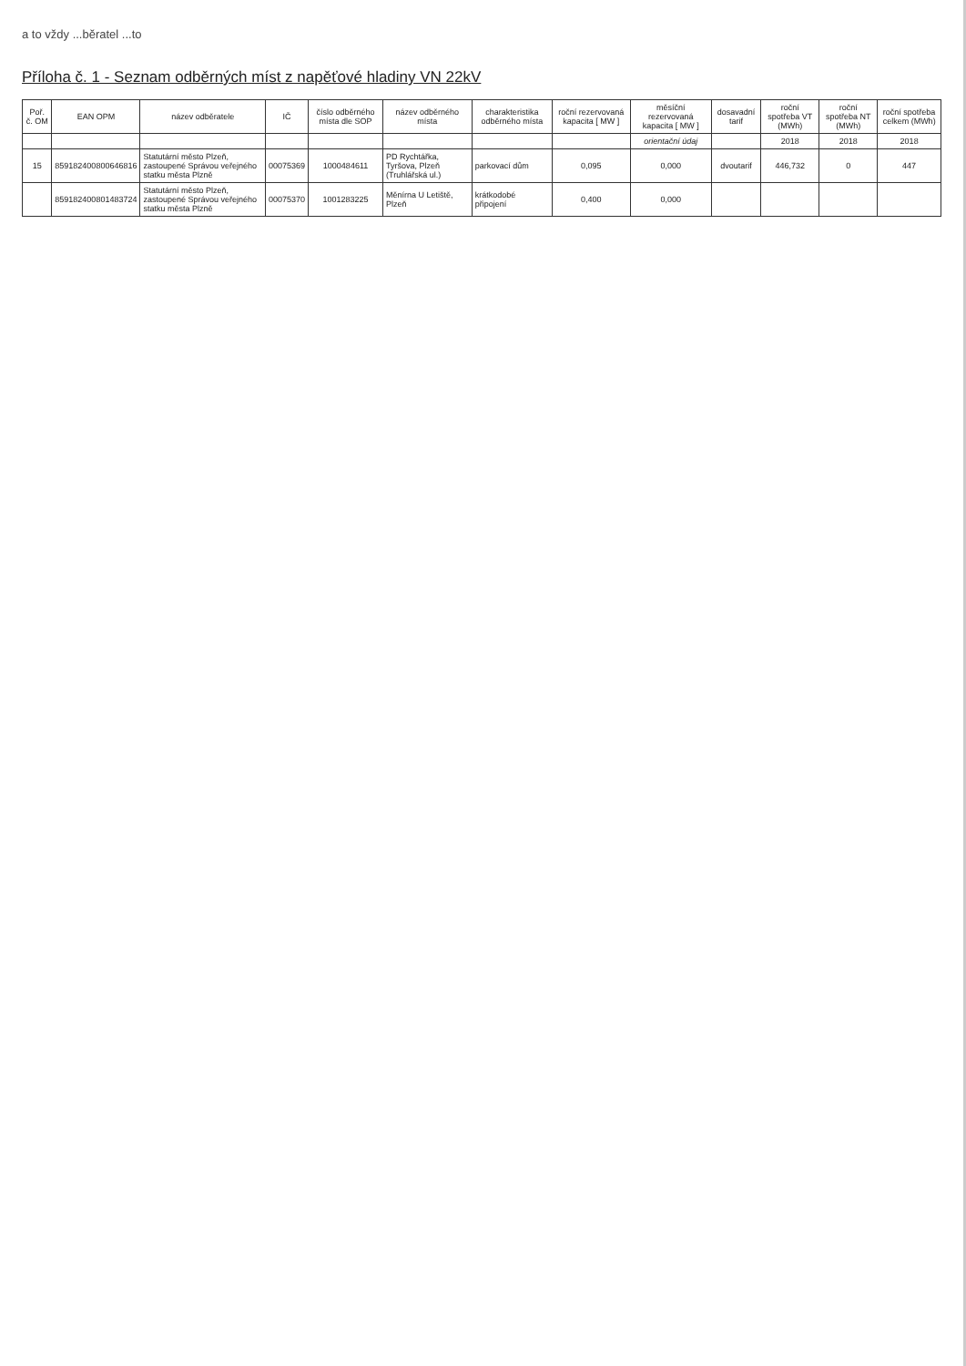a to vždy ...běratel ...to
Příloha č. 1 - Seznam odběrných míst z napěťové hladiny VN 22kV
| Poř. č. OM | EAN OPM | název odběratele | IČ | číslo odběrného místa dle SOP | název odběrného místa | charakteristika odběrného místa | roční rezervovaná kapacita [ MW ] | měsíční rezervovaná kapacita [ MW ] | dosavadní tarif | roční spotřeba VT (MWh) | roční spotřeba NT (MWh) | roční spotřeba celkem (MWh) |
| --- | --- | --- | --- | --- | --- | --- | --- | --- | --- | --- | --- | --- |
| | | | | | | | | orientační údaj | | 2018 | 2018 | 2018 |
| 15 | 859182400800646816 | Statutární město Plzeň, zastoupené Správou veřejného statku města Plzně | 00075369 | 1000484611 | PD Rychtářka, Tyršova, Plzeň (Truhlářská ul.) | parkovací dům | 0,095 | 0,000 | dvoutarif | 446,732 | 0 | 447 |
| | 859182400801483724 | Statutární město Plzeň, zastoupené Správou veřejného statku města Plzně | 00075370 | 1001283225 | Měnírna U Letiště, Plzeň | krátkodobé připojení | 0,400 | 0,000 | | | | |